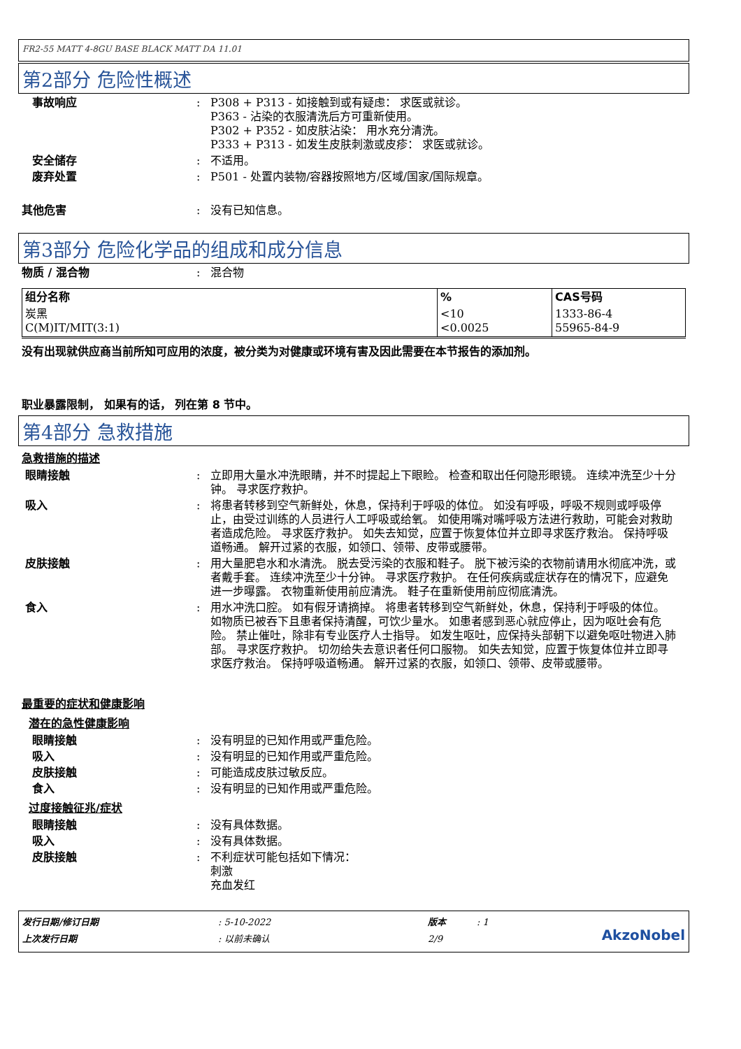FR2-55 MATT 4-8GU BASE BLACK MATT DA 11.01
第2部分 危险性概述
事故响应 : P308 + P313 - 如接触到或有疑虑： 求医或就诊。
P363 - 沾染的衣服清洗后方可重新使用。
P302 + P352 - 如皮肤沾染： 用水充分清洗。
P333 + P313 - 如发生皮肤刺激或皮疹： 求医或就诊。
安全储存 : 不适用。
废弃处置 : P501 - 处置内装物/容器按照地方/区域/国家/国际规章。
其他危害 : 没有已知信息。
第3部分 危险化学品的组成和成分信息
物质 / 混合物 : 混合物
| 组分名称 | % | CAS号码 |
| --- | --- | --- |
| 炭黑 C(M)IT/MIT(3:1) | <10 <0.0025 | 1333-86-4 55965-84-9 |
没有出现就供应商当前所知可应用的浓度，被分类为对健康或环境有害及因此需要在本节报告的添加剂。
职业暴露限制， 如果有的话， 列在第 8 节中。
第4部分 急救措施
急救措施的描述
眼睛接触 : 立即用大量水冲洗眼睛，并不时提起上下眼睑。 检查和取出任何隐形眼镜。 连续冲洗至少十分钟。 寻求医疗救护。
吸入 : 将患者转移到空气新鲜处，休息，保持利于呼吸的体位。 如没有呼吸，呼吸不规则或呼吸停止，由受过训练的人员进行人工呼吸或给氧。 如使用嘴对嘴呼吸方法进行救助，可能会对救助者造成危险。 寻求医疗救护。 如失去知觉，应置于恢复体位并立即寻求医疗救治。 保持呼吸道畅通。 解开过紧的衣服，如领口、领带、皮带或腰带。
皮肤接触 : 用大量肥皂水和水清洗。 脱去受污染的衣服和鞋子。 脱下被污染的衣物前请用水彻底冲洗，或者戴手套。 连续冲洗至少十分钟。 寻求医疗救护。 在任何疾病或症状存在的情况下，应避免进一步曝露。 衣物重新使用前应清洗。 鞋子在重新使用前应彻底清洗。
食入 : 用水冲洗口腔。 如有假牙请摘掉。 将患者转移到空气新鲜处，休息，保持利于呼吸的体位。 如物质已被吞下且患者保持清醒，可饮少量水。 如患者感到恶心就应停止，因为呕吐会有危险。 禁止催吐，除非有专业医疗人士指导。 如发生呕吐，应保持头部朝下以避免呕吐物进入肺部。 寻求医疗救护。 切勿给失去意识者任何口服物。 如失去知觉，应置于恢复体位并立即寻求医疗救治。 保持呼吸道畅通。 解开过紧的衣服，如领口、领带、皮带或腰带。
最重要的症状和健康影响
潜在的急性健康影响
眼睛接触 : 没有明显的已知作用或严重危险。
吸入 : 没有明显的已知作用或严重危险。
皮肤接触 : 可能造成皮肤过敏反应。
食入 : 没有明显的已知作用或严重危险。
过度接触征兆/症状
眼睛接触 : 没有具体数据。
吸入 : 没有具体数据。
皮肤接触 : 不利症状可能包括如下情况：
刺激
充血发红
发行日期/修订日期
上次发行日期
: 5-10-2022
: 以前未确认
版本
2/9
: 1
AkzoNobel